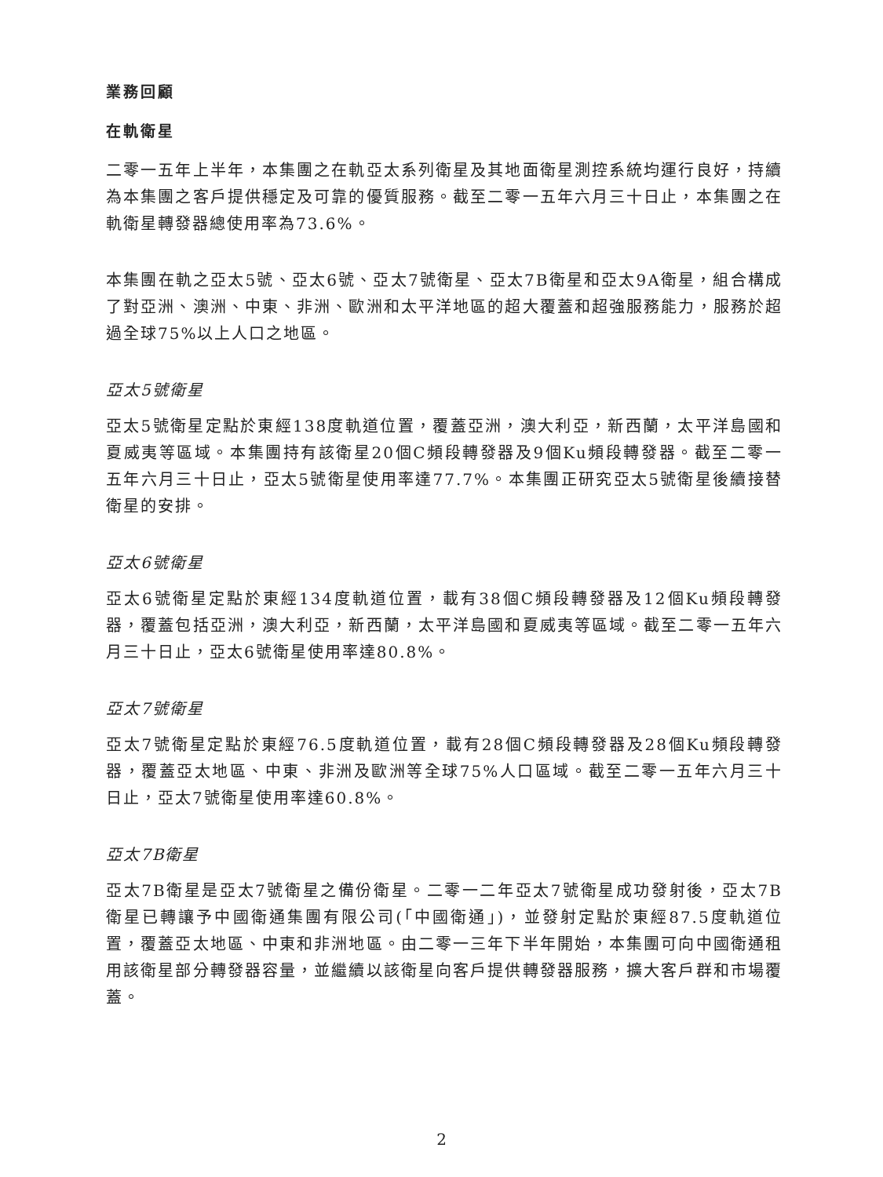業務回顧
在軌衛星
二零一五年上半年，本集團之在軌亞太系列衛星及其地面衛星測控系統均運行良好，持續為本集團之客戶提供穩定及可靠的優質服務。截至二零一五年六月三十日止，本集團之在軌衛星轉發器總使用率為73.6%。
本集團在軌之亞太5號、亞太6號、亞太7號衛星、亞太7B衛星和亞太9A衛星，組合構成了對亞洲、澳洲、中東、非洲、歐洲和太平洋地區的超大覆蓋和超強服務能力，服務於超過全球75%以上人口之地區。
亞太5號衛星
亞太5號衛星定點於東經138度軌道位置，覆蓋亞洲，澳大利亞，新西蘭，太平洋島國和夏威夷等區域。本集團持有該衛星20個C頻段轉發器及9個Ku頻段轉發器。截至二零一五年六月三十日止，亞太5號衛星使用率達77.7%。本集團正研究亞太5號衛星後續接替衛星的安排。
亞太6號衛星
亞太6號衛星定點於東經134度軌道位置，載有38個C頻段轉發器及12個Ku頻段轉發器，覆蓋包括亞洲，澳大利亞，新西蘭，太平洋島國和夏威夷等區域。截至二零一五年六月三十日止，亞太6號衛星使用率達80.8%。
亞太7號衛星
亞太7號衛星定點於東經76.5度軌道位置，載有28個C頻段轉發器及28個Ku頻段轉發器，覆蓋亞太地區、中東、非洲及歐洲等全球75%人口區域。截至二零一五年六月三十日止，亞太7號衛星使用率達60.8%。
亞太7B衛星
亞太7B衛星是亞太7號衛星之備份衛星。二零一二年亞太7號衛星成功發射後，亞太7B衛星已轉讓予中國衛通集團有限公司(「中國衛通」)，並發射定點於東經87.5度軌道位置，覆蓋亞太地區、中東和非洲地區。由二零一三年下半年開始，本集團可向中國衛通租用該衛星部分轉發器容量，並繼續以該衛星向客戶提供轉發器服務，擴大客戶群和市場覆蓋。
2